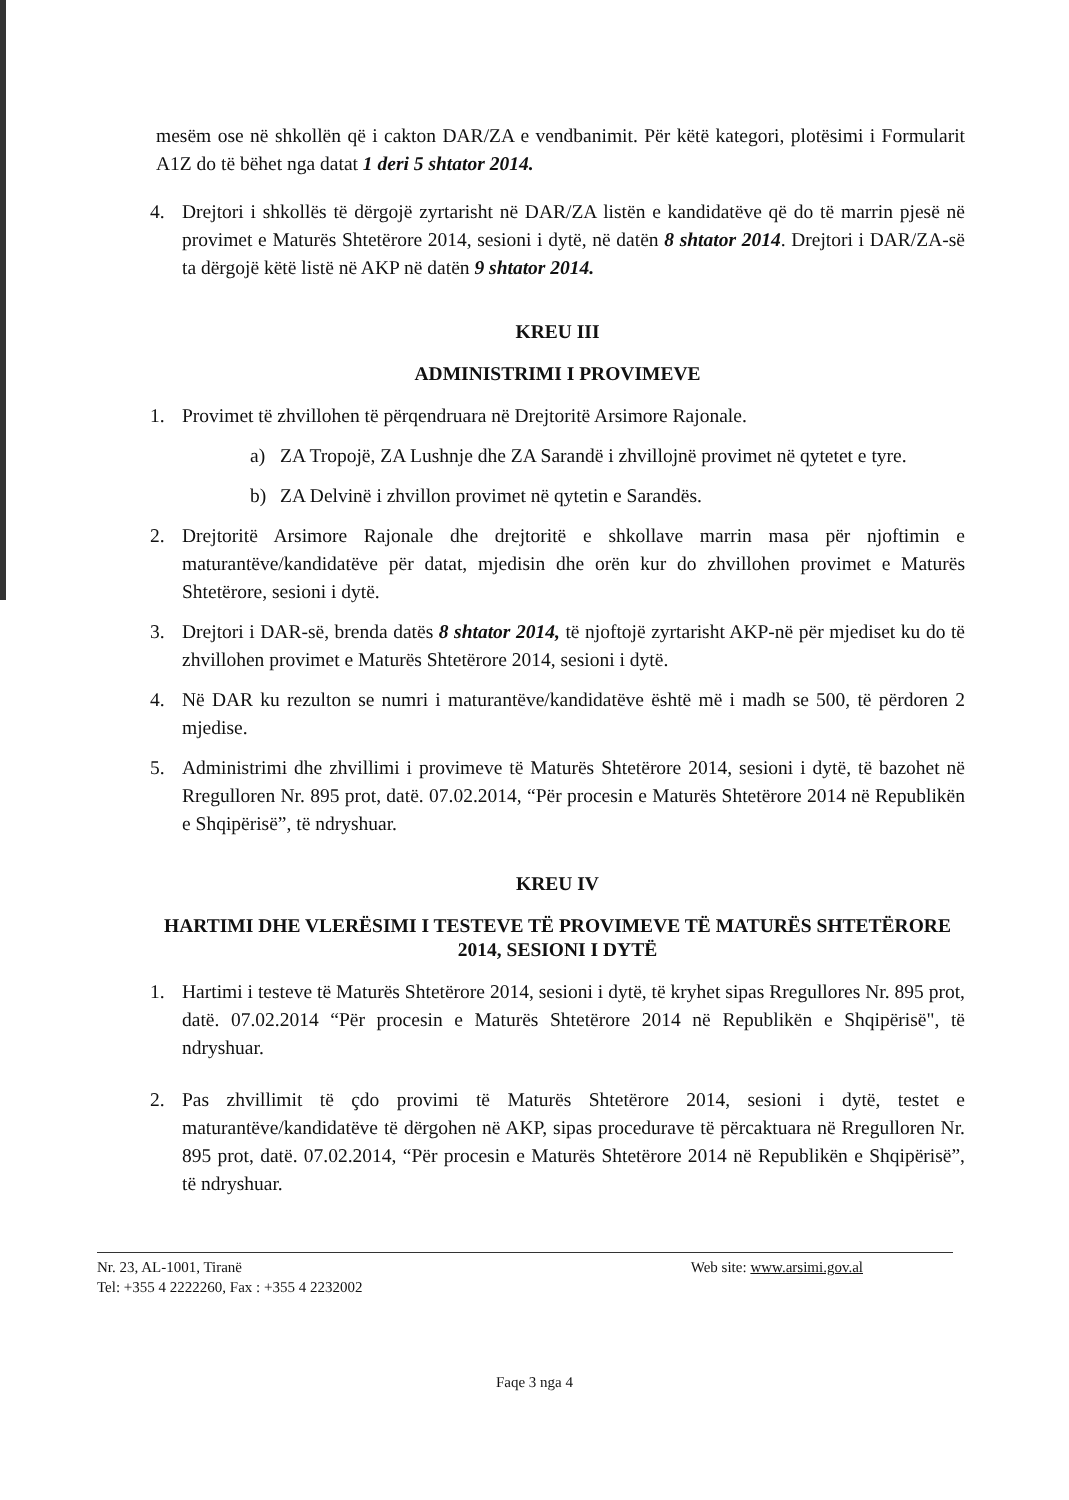mesëm ose në shkollën që i cakton DAR/ZA e vendbanimit. Për këtë kategori, plotësimi i Formularit A1Z do të bëhet nga datat 1 deri 5 shtator 2014.
4. Drejtori i shkollës të dërgojë zyrtarisht në DAR/ZA listën e kandidatëve që do të marrin pjesë në provimet e Maturës Shtetërore 2014, sesioni i dytë, në datën 8 shtator 2014. Drejtori i DAR/ZA-së ta dërgojë këtë listë në AKP në datën 9 shtator 2014.
KREU III
ADMINISTRIMI I PROVIMEVE
1. Provimet të zhvillohen të përqendruara në Drejtoritë Arsimore Rajonale.
a) ZA Tropojë, ZA Lushnje dhe ZA Sarandë i zhvillojnë provimet në qytetet e tyre.
b) ZA Delvinë i zhvillon provimet në qytetin e Sarandës.
2. Drejtoritë Arsimore Rajonale dhe drejtoritë e shkollave marrin masa për njoftimin e maturantëve/kandidatëve për datat, mjedisin dhe orën kur do zhvillohen provimet e Maturës Shtetërore, sesioni i dytë.
3. Drejtori i DAR-së, brenda datës 8 shtator 2014, të njoftojë zyrtarisht AKP-në për mjediset ku do të zhvillohen provimet e Maturës Shtetërore 2014, sesioni i dytë.
4. Në DAR ku rezulton se numri i maturantëve/kandidatëve është më i madh se 500, të përdoren 2 mjedise.
5. Administrimi dhe zhvillimi i provimeve të Maturës Shtetërore 2014, sesioni i dytë, të bazohet në Rregulloren Nr. 895 prot, datë. 07.02.2014, “Për procesin e Maturës Shtetërore 2014 në Republikën e Shqipërisë”, të ndryshuar.
KREU IV
HARTIMI DHE VLERËSIMI I TESTEVE TË PROVIMEVE TË MATURËS SHTETËRORE 2014, SESIONI I DYTË
1. Hartimi i testeve të Maturës Shtetërore 2014, sesioni i dytë, të kryhet sipas Rregullores Nr. 895 prot, datë. 07.02.2014 “Për procesin e Maturës Shtetërore 2014 në Republikën e Shqipërisë", të ndryshuar.
2. Pas zhvillimit të çdo provimi të Maturës Shtetërore 2014, sesioni i dytë, testet e maturantëve/kandidatëve të dërgohen në AKP, sipas procedurave të përcaktuara në Rregulloren Nr. 895 prot, datë. 07.02.2014, “Për procesin e Maturës Shtetërore 2014 në Republikën e Shqipërisë”, të ndryshuar.
Nr. 23, AL-1001, Tiranë Web site: www.arsimi.gov.al
Tel: +355 4 2222260, Fax : +355 4 2232002
Faqe 3 nga 4